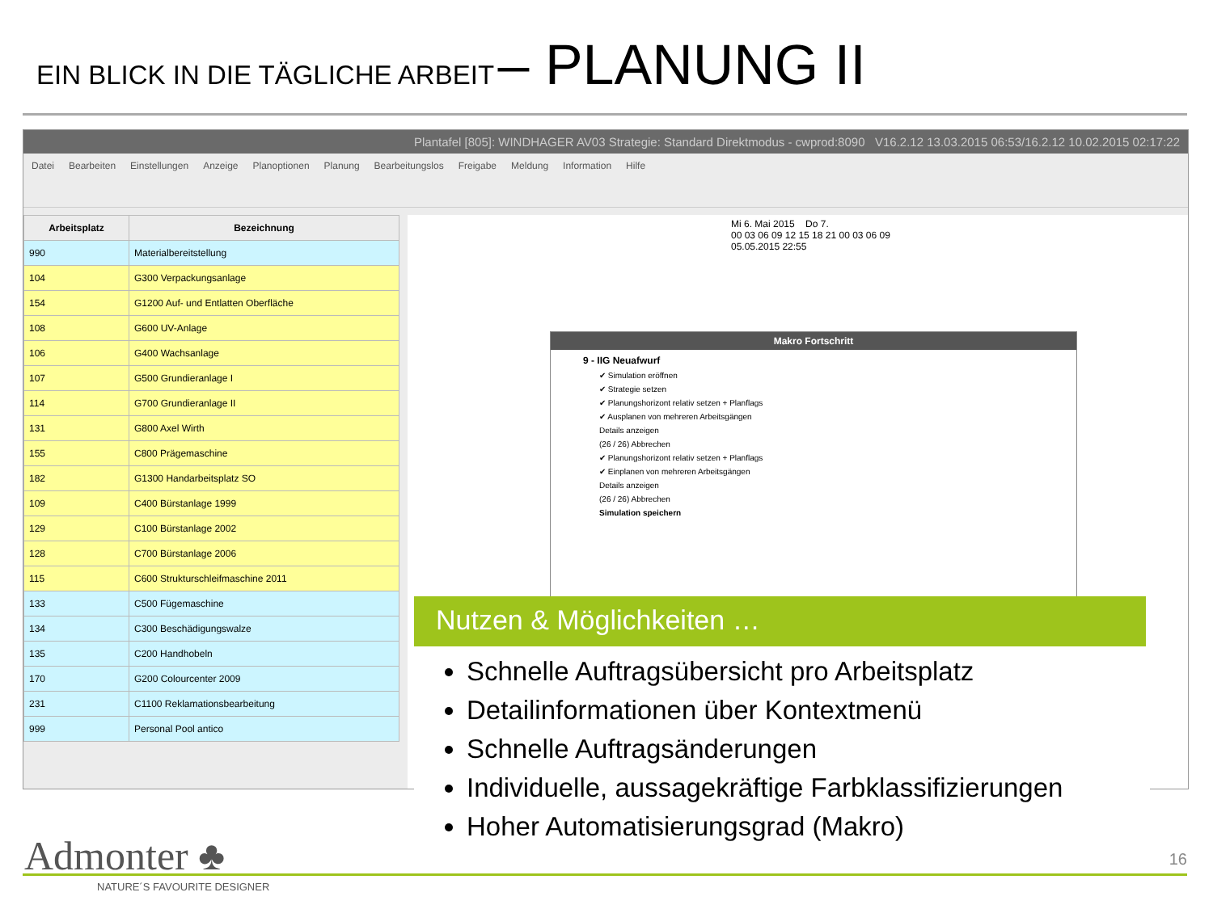EIN BLICK IN DIE TÄGLICHE ARBEIT – PLANUNG II
Plantafel [805]: WINDHAGER AV03 Strategie: Standard Direktmodus - cwprod:8090 V16.2.12 13.03.2015 06:53/16.2.12 10.02.2015 02:17:22
Datei Bearbeiten Einstellungen Anzeige Planoptionen Planung Bearbeitungslos Freigabe Meldung Information Hilfe
| Arbeitsplatz | Bezeichnung |
| --- | --- |
| 990 | Materialbereitstellung |
| 104 | G300 Verpackungsanlage |
| 154 | G1200 Auf- und Entlatten Oberfläche |
| 108 | G600 UV-Anlage |
| 106 | G400 Wachsanlage |
| 107 | G500 Grundieranlage I |
| 114 | G700 Grundieranlage II |
| 131 | G800 Axel Wirth |
| 155 | C800 Prägemaschine |
| 182 | G1300 Handarbeitsplatz SO |
| 109 | C400 Bürstanlage 1999 |
| 129 | C100 Bürstanlage 2002 |
| 128 | C700 Bürstanlage 2006 |
| 115 | C600 Strukturschleifmaschine 2011 |
| 133 | C500 Fügemaschine |
| 134 | C300 Beschädigungswalze |
| 135 | C200 Handhobeln |
| 170 | G200 Colourcenter 2009 |
| 231 | C1100 Reklamationsbearbeitung |
| 999 | Personal Pool antico |
Mi 6. Mai 2015 Do 7.
00 03 06 09 12 15 18 21 00 03 06 09
05.05.2015 22:55
Makro Fortschritt
9 - IIG Neuafwurf
✔ Simulation eröffnen
✔ Strategie setzen
✔ Planungshorizont relativ setzen + Planflags
✔ Ausplanen von mehreren Arbeitsgängen
Details anzeigen
(26 / 26) Abbrechen
✔ Planungshorizont relativ setzen + Planflags
✔ Einplanen von mehreren Arbeitsgängen
Details anzeigen
(26 / 26) Abbrechen
Simulation speichern
Nutzen & Möglichkeiten …
Schnelle Auftragsübersicht pro Arbeitsplatz
Detailinformationen über Kontextmenü
Schnelle Auftragsänderungen
Individuelle, aussagekräftige Farbklassifizierungen
Hoher Automatisierungsgrad (Makro)
Admonter ♣
NATURE´S FAVOURITE DESIGNER
16